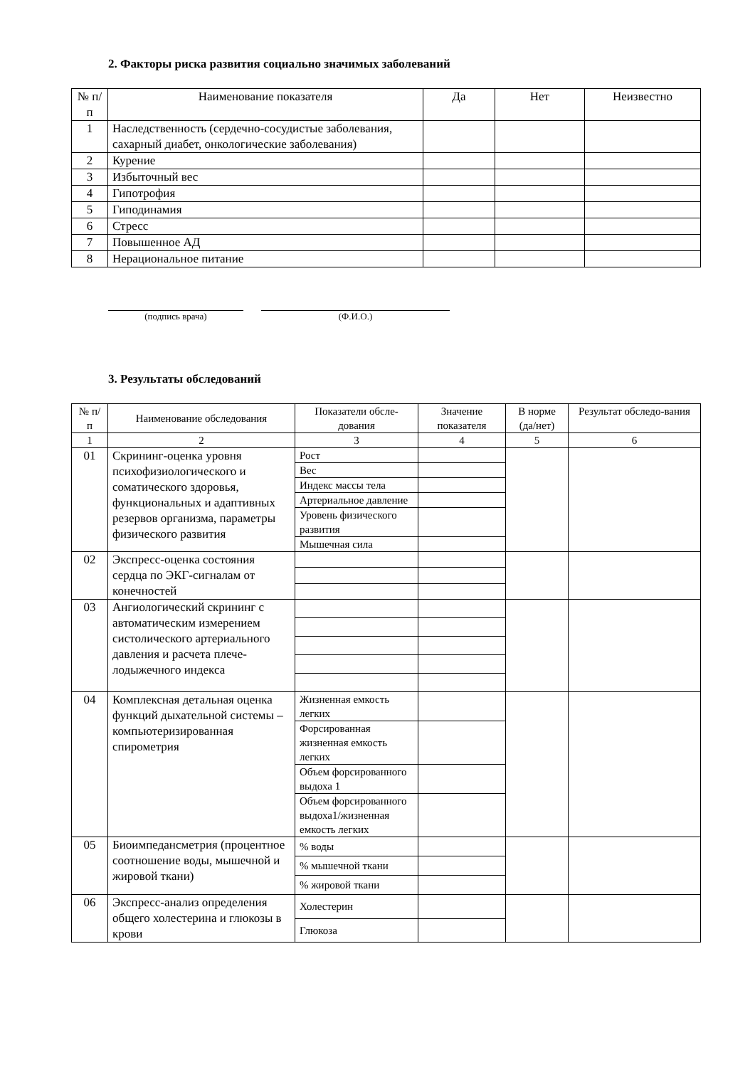2. Факторы риска развития социально значимых заболеваний
| № п/п | Наименование показателя | Да | Нет | Неизвестно |
| --- | --- | --- | --- | --- |
| 1 | Наследственность (сердечно-сосудистые заболевания, сахарный диабет, онкологические заболевания) | | | |
| 2 | Курение | | | |
| 3 | Избыточный вес | | | |
| 4 | Гипотрофия | | | |
| 5 | Гиподинамия | | | |
| 6 | Стресс | | | |
| 7 | Повышенное АД | | | |
| 8 | Нерациональное питание | | | |
(подпись врача) (Ф.И.О.)
3. Результаты обследований
| № п/п | Наименование обследования | Показатели обсле-дования | Значение показателя | В норме (да/нет) | Результат обследо-вания |
| --- | --- | --- | --- | --- | --- |
| 1 | 2 | 3 | 4 | 5 | 6 |
| 01 | Скрининг-оценка уровня психофизиологического и соматического здоровья, функциональных и адаптивных резервов организма, параметры физического развития | Рост | | | |
| | | Вес | | | |
| | | Индекс массы тела | | | |
| | | Артериальное давление | | | |
| | | Уровень физического развития | | | |
| | | Мышечная сила | | | |
| 02 | Экспресс-оценка состояния сердца по ЭКГ-сигналам от конечностей | | | | |
| 03 | Ангиологический скрининг с автоматическим измерением систолического артериального давления и расчета плече-лодыжечного индекса | | | | |
| 04 | Комплексная детальная оценка функций дыхательной системы – компьютеризированная спирометрия | Жизненная емкость легких | | | |
| | | Форсированная жизненная емкость легких | | | |
| | | Объем форсированного выдоха 1 | | | |
| | | Объем форсированного выдоха1/жизненная емкость легких | | | |
| 05 | Биоимпедансметрия (процентное соотношение воды, мышечной и жировой ткани) | % воды | | | |
| | | % мышечной ткани | | | |
| | | % жировой ткани | | | |
| 06 | Экспресс-анализ определения общего холестерина и глюкозы в крови | Холестерин | | | |
| | | Глюкоза | | | |